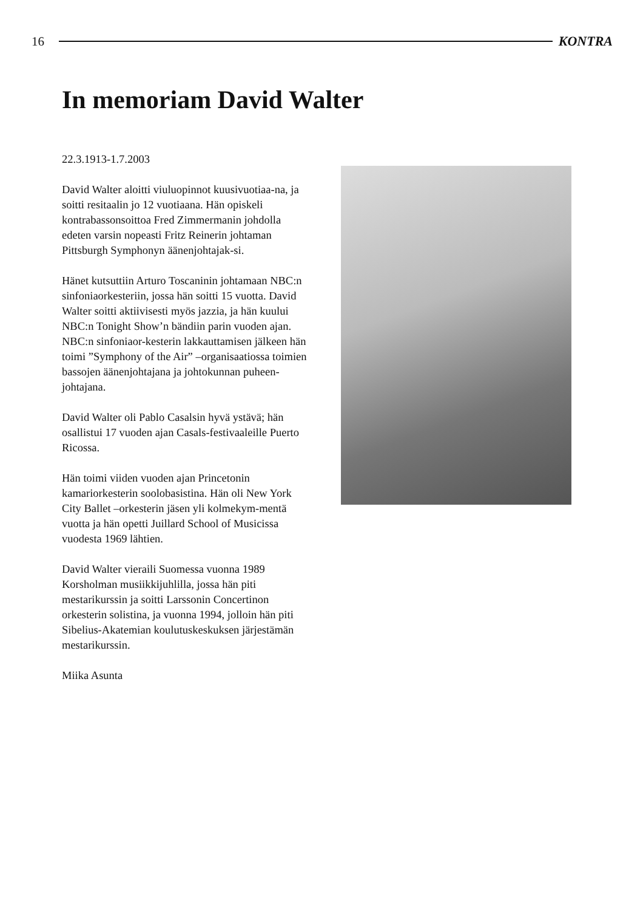16 KONTRA
In memoriam David Walter
22.3.1913-1.7.2003
David Walter aloitti viuluopinnot kuusivuotiaa-na, ja soitti resitaalin jo 12 vuotiaana. Hän opiskeli kontrabassonsoittoa Fred Zimmermanin johdolla edeten varsin nopeasti Fritz Reinerin johtaman Pittsburgh Symphonyn äänenjohtajak-si.
Hänet kutsuttiin Arturo Toscaninin johtamaan NBC:n sinfoniaorkesteriin, jossa hän soitti 15 vuotta. David Walter soitti aktiivisesti myös jazzia, ja hän kuului NBC:n Tonight Show’n bändiin parin vuoden ajan. NBC:n sinfoniaor-kesterin lakkauttamisen jälkeen hän toimi ”Symphony of the Air” –organisaatiossa toimien bassojen äänenjohtajana ja johtokunnan puheen-johtajana.
David Walter oli Pablo Casalsin hyvä ystävä; hän osallistui 17 vuoden ajan Casals-festivaaleille Puerto Ricossa.
Hän toimi viiden vuoden ajan Princetonin kamariorkesterin soolobasistina. Hän oli New York City Ballet –orkesterin jäsen yli kolmekym-mentä vuotta ja hän opetti Juillard School of Musicissa vuodesta 1969 lähtien.
David Walter vieraili Suomessa vuonna 1989 Korsholman musiikkijuhlilla, jossa hän piti mestarikurssin ja soitti Larssonin Concertinon orkesterin solistina, ja vuonna 1994, jolloin hän piti Sibelius-Akatemian koulutuskeskuksen järjestämän mestarikurssin.
Miika Asunta